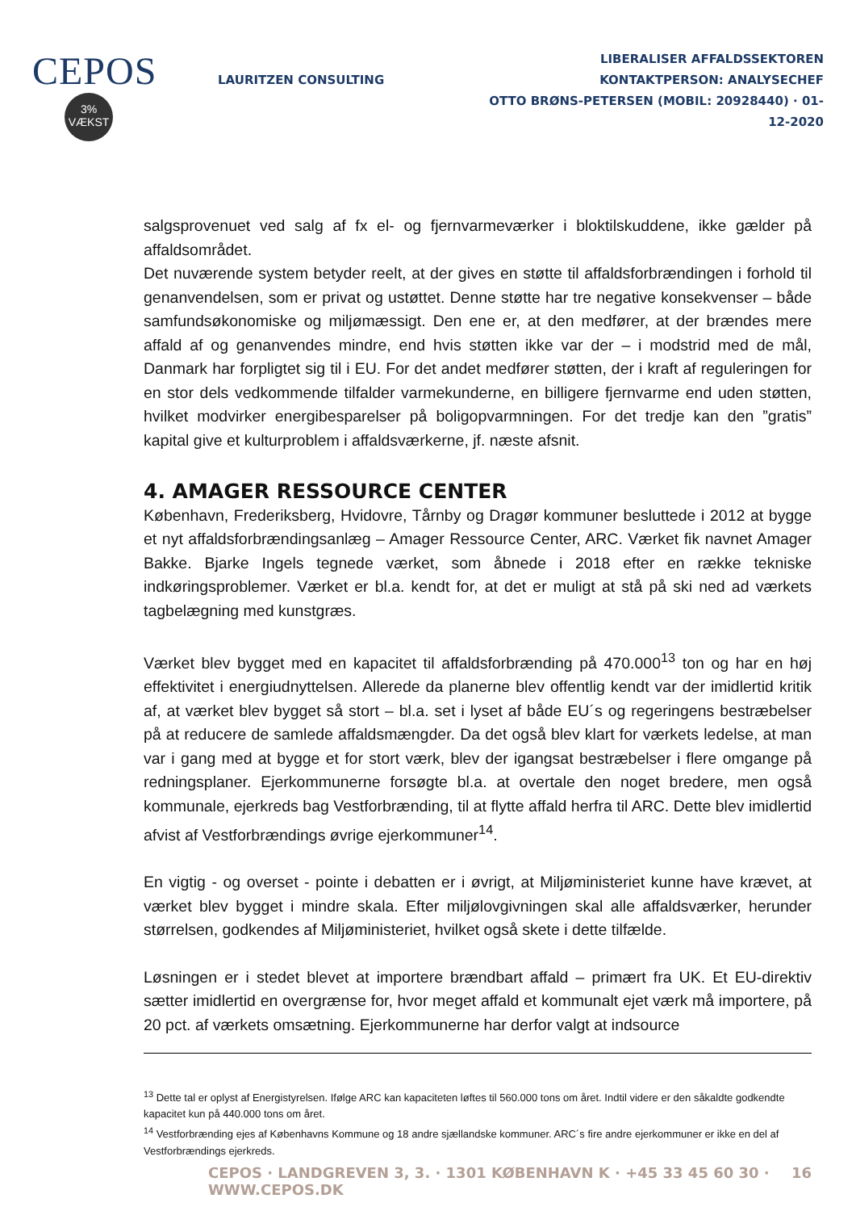CEPOS
3%
VÆKST
LAURITZEN CONSULTING
LIBERALISER AFFALDSSEKTOREN
KONTAKTPERSON: ANALYSECHEF
OTTO BRØNS-PETERSEN (MOBIL: 20928440) · 01-12-2020
salgsprovenuet ved salg af fx el- og fjernvarmeværker i bloktilskuddene, ikke gælder på affaldsområdet.
Det nuværende system betyder reelt, at der gives en støtte til affaldsforbrændingen i forhold til genanvendelsen, som er privat og ustøttet. Denne støtte har tre negative konsekvenser – både samfundsøkonomiske og miljømæssigt. Den ene er, at den medfører, at der brændes mere affald af og genanvendes mindre, end hvis støtten ikke var der – i modstrid med de mål, Danmark har forpligtet sig til i EU. For det andet medfører støtten, der i kraft af reguleringen for en stor dels vedkommende tilfalder varmekunderne, en billigere fjernvarme end uden støtten, hvilket modvirker energibesparelser på boligopvarmningen. For det tredje kan den ”gratis” kapital give et kulturproblem i affaldsværkerne, jf. næste afsnit.
4. AMAGER RESSOURCE CENTER
København, Frederiksberg, Hvidovre, Tårnby og Dragør kommuner besluttede i 2012 at bygge et nyt affaldsforbrændingsanlæg – Amager Ressource Center, ARC. Værket fik navnet Amager Bakke. Bjarke Ingels tegnede værket, som åbnede i 2018 efter en række tekniske indkøringsproblemer. Værket er bl.a. kendt for, at det er muligt at stå på ski ned ad værkets tagbelægning med kunstgræs.
Værket blev bygget med en kapacitet til affaldsforbrænding på 470.000<sup>13</sup> ton og har en høj effektivitet i energiudnyttelsen. Allerede da planerne blev offentlig kendt var der imidlertid kritik af, at værket blev bygget så stort – bl.a. set i lyset af både EU´s og regeringens bestræbelser på at reducere de samlede affaldsmængder. Da det også blev klart for værkets ledelse, at man var i gang med at bygge et for stort værk, blev der igangsat bestræbelser i flere omgange på redningsplaner. Ejerkommunerne forsøgte bl.a. at overtale den noget bredere, men også kommunale, ejerkreds bag Vestforbrænding, til at flytte affald herfra til ARC. Dette blev imidlertid afvist af Vestforbrændings øvrige ejerkommuner<sup>14</sup>.
En vigtig - og overset - pointe i debatten er i øvrigt, at Miljøministeriet kunne have krævet, at værket blev bygget i mindre skala. Efter miljølovgivningen skal alle affaldsværker, herunder størrelsen, godkendes af Miljøministeriet, hvilket også skete i dette tilfælde.
Løsningen er i stedet blevet at importere brændbart affald – primært fra UK. Et EU-direktiv sætter imidlertid en overgrænse for, hvor meget affald et kommunalt ejet værk må importere, på 20 pct. af værkets omsætning. Ejerkommunerne har derfor valgt at indsource
<sup>13</sup> Dette tal er oplyst af Energistyrelsen. Ifølge ARC kan kapaciteten løftes til 560.000 tons om året. Indtil videre er den såkaldte godkendte kapacitet kun på 440.000 tons om året.
<sup>14</sup> Vestforbrænding ejes af Københavns Kommune og 18 andre sjællandske kommuner. ARC´s fire andre ejerkommuner er ikke en del af Vestforbrændings ejerkreds.
CEPOS · LANDGREVEN 3, 3. · 1301 KØBENHAVN K · +45 33 45 60 30 · WWW.CEPOS.DK 16